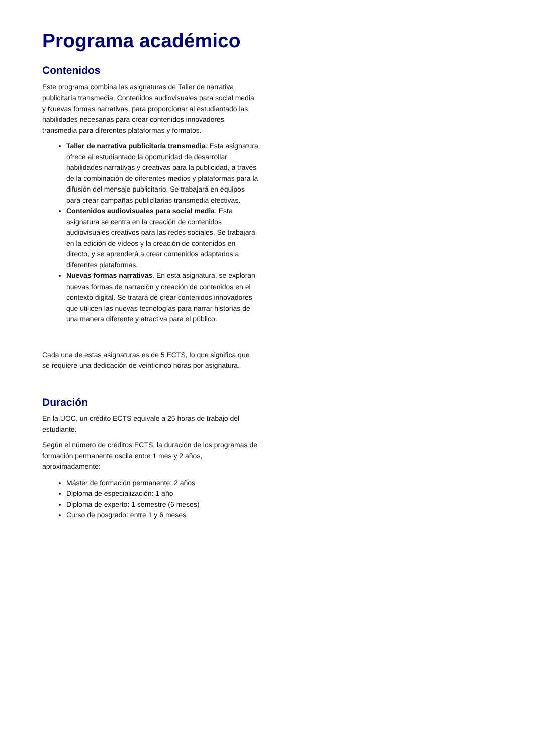Programa académico
Contenidos
Este programa combina las asignaturas de Taller de narrativa publicitaría transmedia, Contenidos audiovisuales para social media y Nuevas formas narrativas, para proporcionar al estudiantado las habilidades necesarias para crear contenidos innovadores transmedia para diferentes plataformas y formatos.
Taller de narrativa publicitaría transmedia: Esta asignatura ofrece al estudiantado la oportunidad de desarrollar habilidades narrativas y creativas para la publicidad, a través de la combinación de diferentes medios y plataformas para la difusión del mensaje publicitario. Se trabajará en equipos para crear campañas publicitarias transmedia efectivas.
Contenidos audiovisuales para social media. Esta asignatura se centra en la creación de contenidos audiovisuales creativos para las redes sociales. Se trabajará en la edición de vídeos y la creación de contenidos en directo, y se aprenderá a crear contenidos adaptados a diferentes plataformas.
Nuevas formas narrativas. En esta asignatura, se exploran nuevas formas de narración y creación de contenidos en el contexto digital. Se tratará de crear contenidos innovadores que utilicen las nuevas tecnologías para narrar historias de una manera diferente y atractiva para el público.
Cada una de estas asignaturas es de 5 ECTS, lo que significa que se requiere una dedicación de veinticinco horas por asignatura.
Duración
En la UOC, un crédito ECTS equivale a 25 horas de trabajo del estudiante.
Según el número de créditos ECTS, la duración de los programas de formación permanente oscila entre 1 mes y 2 años, aproximadamente:
Máster de formación permanente: 2 años
Diploma de especialización: 1 año
Diploma de experto: 1 semestre (6 meses)
Curso de posgrado: entre 1 y 6 meses